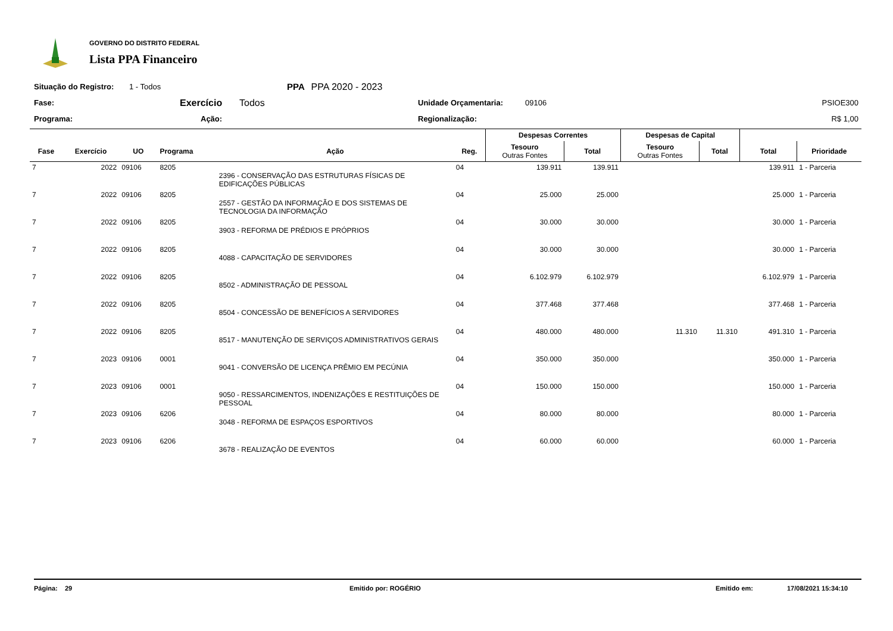GOVERNO DO DISTRITO FEDERAL
Lista PPA Financeiro
Situação do Registro: 1 - Todos PPA PPA 2020 - 2023
Fase: Exercício Todos Unidade Orçamentaria: 09106 PSIOE300
Programa: Ação: Regionalização: R$ 1,00
| | | | | | | Despesas Correntes | | Despesas de Capital | | | |
| --- | --- | --- | --- | --- | --- | --- | --- | --- | --- | --- | --- |
| Fase | Exercício | UO | Programa | Ação | Reg. | Tesouro Outras Fontes | Total | Tesouro Outras Fontes | Total | Total | Prioridade |
| 7 | 2022 | 09106 | 8205 | 2396 - CONSERVAÇÃO DAS ESTRUTURAS FÍSICAS DE EDIFICAÇÕES PÚBLICAS | 04 | 139.911 | 139.911 | | | 139.911 | 1 - Parceria |
| 7 | 2022 | 09106 | 8205 | 2557 - GESTÃO DA INFORMAÇÃO E DOS SISTEMAS DE TECNOLOGIA DA INFORMAÇÃO | 04 | 25.000 | 25.000 | | | 25.000 | 1 - Parceria |
| 7 | 2022 | 09106 | 8205 | 3903 - REFORMA DE PRÉDIOS E PRÓPRIOS | 04 | 30.000 | 30.000 | | | 30.000 | 1 - Parceria |
| 7 | 2022 | 09106 | 8205 | 4088 - CAPACITAÇÃO DE SERVIDORES | 04 | 30.000 | 30.000 | | | 30.000 | 1 - Parceria |
| 7 | 2022 | 09106 | 8205 | 8502 - ADMINISTRAÇÃO DE PESSOAL | 04 | 6.102.979 | 6.102.979 | | | 6.102.979 | 1 - Parceria |
| 7 | 2022 | 09106 | 8205 | 8504 - CONCESSÃO DE BENEFÍCIOS A SERVIDORES | 04 | 377.468 | 377.468 | | | 377.468 | 1 - Parceria |
| 7 | 2022 | 09106 | 8205 | 8517 - MANUTENÇÃO DE SERVIÇOS ADMINISTRATIVOS GERAIS | 04 | 480.000 | 480.000 | 11.310 | 11.310 | 491.310 | 1 - Parceria |
| 7 | 2023 | 09106 | 0001 | 9041 - CONVERSÃO DE LICENÇA PRÊMIO EM PECÚNIA | 04 | 350.000 | 350.000 | | | 350.000 | 1 - Parceria |
| 7 | 2023 | 09106 | 0001 | 9050 - RESSARCIMENTOS, INDENIZAÇÕES E RESTITUIÇÕES DE PESSOAL | 04 | 150.000 | 150.000 | | | 150.000 | 1 - Parceria |
| 7 | 2023 | 09106 | 6206 | 3048 - REFORMA DE ESPAÇOS ESPORTIVOS | 04 | 80.000 | 80.000 | | | 80.000 | 1 - Parceria |
| 7 | 2023 | 09106 | 6206 | 3678 - REALIZAÇÃO DE EVENTOS | 04 | 60.000 | 60.000 | | | 60.000 | 1 - Parceria |
Página: 29 Emitido por: ROGÉRIO Emitido em: 17/08/2021 15:34:10